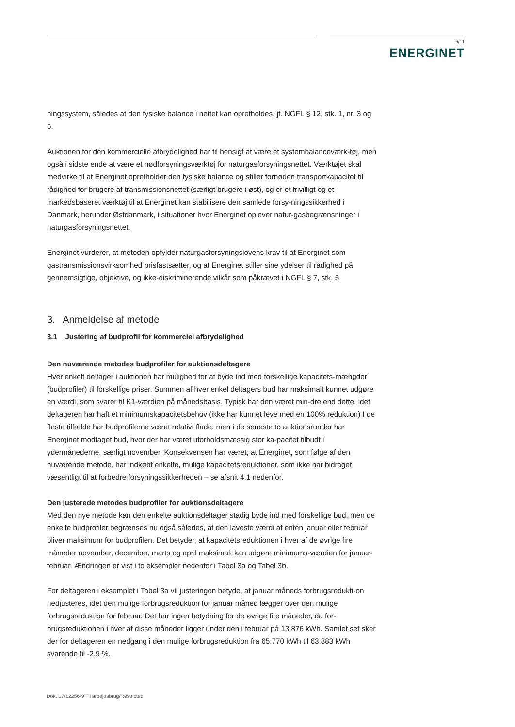6/11
ENERGINET
ningssystem, således at den fysiske balance i nettet kan opretholdes, jf. NGFL § 12, stk. 1, nr. 3 og 6.
Auktionen for den kommercielle afbrydelighed har til hensigt at være et systembalanceværk-tøj, men også i sidste ende at være et nødforsyningsværktøj for naturgasforsyningsnettet. Værktøjet skal medvirke til at Energinet opretholder den fysiske balance og stiller fornøden transportkapacitet til rådighed for brugere af transmissionsnettet (særligt brugere i øst), og er et frivilligt og et markedsbaseret værktøj til at Energinet kan stabilisere den samlede forsy-ningssikkerhed i Danmark, herunder Østdanmark, i situationer hvor Energinet oplever natur-gasbegrænsninger i naturgasforsyningsnettet.
Energinet vurderer, at metoden opfylder naturgasforsyningslovens krav til at Energinet som gastransmissionsvirksomhed prisfastsætter, og at Energinet stiller sine ydelser til rådighed på gennemsigtige, objektive, og ikke-diskriminerende vilkår som påkrævet i NGFL § 7, stk. 5.
3. Anmeldelse af metode
3.1 Justering af budprofil for kommerciel afbrydelighed
Den nuværende metodes budprofiler for auktionsdeltagere
Hver enkelt deltager i auktionen har mulighed for at byde ind med forskellige kapacitets-mængder (budprofiler) til forskellige priser. Summen af hver enkel deltagers bud har maksimalt kunnet udgøre en værdi, som svarer til K1-værdien på månedsbasis. Typisk har den været min-dre end dette, idet deltageren har haft et minimumskapacitetsbehov (ikke har kunnet leve med en 100% reduktion) I de fleste tilfælde har budprofilerne været relativt flade, men i de seneste to auktionsrunder har Energinet modtaget bud, hvor der har været uforholdsmæssig stor ka-pacitet tilbudt i ydermånederne, særligt november. Konsekvensen har været, at Energinet, som følge af den nuværende metode, har indkøbt enkelte, mulige kapacitetsreduktioner, som ikke har bidraget væsentligt til at forbedre forsyningssikkerheden – se afsnit 4.1 nedenfor.
Den justerede metodes budprofiler for auktionsdeltagere
Med den nye metode kan den enkelte auktionsdeltager stadig byde ind med forskellige bud, men de enkelte budprofiler begrænses nu også således, at den laveste værdi af enten januar eller februar bliver maksimum for budprofilen. Det betyder, at kapacitetsreduktionen i hver af de øvrige fire måneder november, december, marts og april maksimalt kan udgøre minimums-værdien for januar-februar. Ændringen er vist i to eksempler nedenfor i Tabel 3a og Tabel 3b.
For deltageren i eksemplet i Tabel 3a vil justeringen betyde, at januar måneds forbrugsredukti-on nedjusteres, idet den mulige forbrugsreduktion for januar måned lægger over den mulige forbrugsreduktion for februar. Det har ingen betydning for de øvrige fire måneder, da for-brugsreduktionen i hver af disse måneder ligger under den i februar på 13.876 kWh. Samlet set sker der for deltageren en nedgang i den mulige forbrugsreduktion fra 65.770 kWh til 63.883 kWh svarende til -2,9 %.
Dok. 17/12256-9 Til arbejdsbrug/Restricted